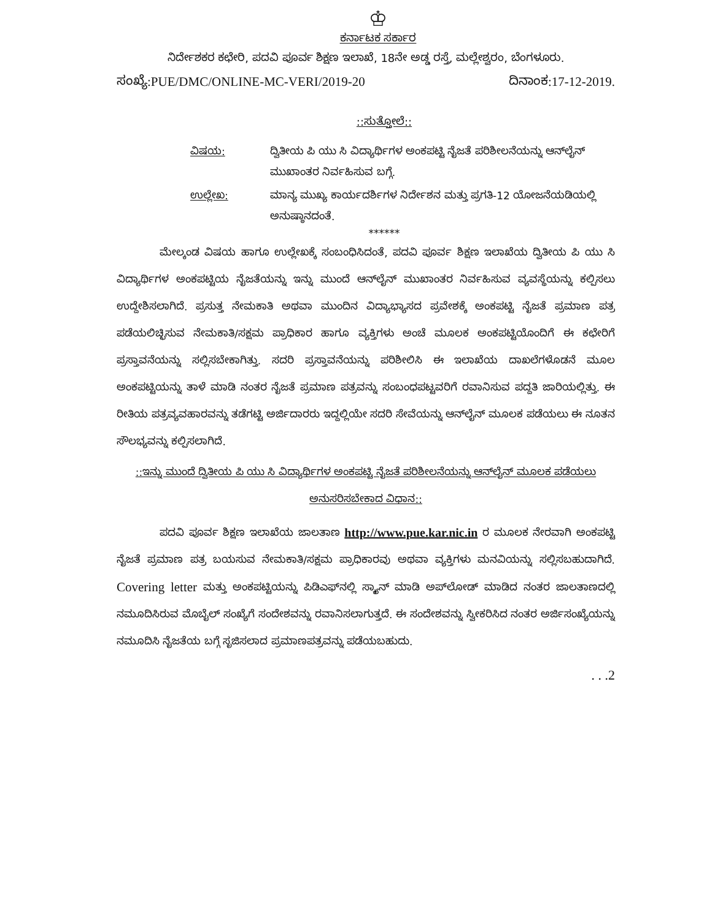♔
ಕರ್ನಾಟಕ ಸರ್ಕಾರ
ನಿರ್ದೇಶಕರ ಕಛೇರಿ, ಪದವಿ ಪೂರ್ವ ಶಿಕ್ಷಣ ಇಲಾಖೆ, 18ನೇ ಅಡ್ಡ ರಸ್ತೆ, ಮಲ್ಲೇಶ್ವರಂ, ಬೆಂಗಳೂರು.
ಸಂಖ್ಯೆ:PUE/DMC/ONLINE-MC-VERI/2019-20 ದಿನಾಂಕ:17-12-2019.
::ಸುತ್ತೋಲೆ::
ವಿಷಯ: ದ್ವಿತೀಯ ಪಿ ಯು ಸಿ ವಿದ್ಯಾರ್ಥಿಗಳ ಅಂಕಪಟ್ಟಿ ನೈಜತೆ ಪರಿಶೀಲನೆಯನ್ನು ಆನ್‌ಲೈನ್ ಮುಖಾಂತರ ನಿರ್ವಹಿಸುವ ಬಗ್ಗೆ.
ಉಲ್ಲೇಖ: ಮಾನ್ಯ ಮುಖ್ಯ ಕಾರ್ಯದರ್ಶಿಗಳ ನಿರ್ದೇಶನ ಮತ್ತು ಪ್ರಗತಿ-12 ಯೋಜನೆಯಡಿಯಲ್ಲಿ ಅನುಷ್ಠಾನದಂತೆ.
******
ಮೇಲ್ಕಂಡ ವಿಷಯ ಹಾಗೂ ಉಲ್ಲೇಖಕ್ಕೆ ಸಂಬಂಧಿಸಿದಂತೆ, ಪದವಿ ಪೂರ್ವ ಶಿಕ್ಷಣ ಇಲಾಖೆಯ ದ್ವಿತೀಯ ಪಿ ಯು ಸಿ ವಿದ್ಯಾರ್ಥಿಗಳ ಅಂಕಪಟ್ಟಿಯ ನೈಜತೆಯನ್ನು ಇನ್ನು ಮುಂದೆ ಆನ್‌ಲೈನ್ ಮುಖಾಂತರ ನಿರ್ವಹಿಸುವ ವ್ಯವಸ್ಥೆಯನ್ನು ಕಲ್ಪಿಸಲು ಉದ್ದೇಶಿಸಲಾಗಿದೆ. ಪ್ರಸುತ್ತ ನೇಮಕಾತಿ ಅಥವಾ ಮುಂದಿನ ವಿದ್ಯಾಭ್ಯಾಸದ ಪ್ರವೇಶಕ್ಕೆ ಅಂಕಪಟ್ಟಿ ನೈಜತೆ ಪ್ರಮಾಣ ಪತ್ರ ಪಡೆಯಲಿಚ್ಛಿಸುವ ನೇಮಕಾತಿ/ಸಕ್ಷಮ ಪ್ರಾಧಿಕಾರ ಹಾಗೂ ವ್ಯಕ್ತಿಗಳು ಅಂಚೆ ಮೂಲಕ ಅಂಕಪಟ್ಟಿಯೊಂದಿಗೆ ಈ ಕಛೇರಿಗೆ ಪ್ರಸ್ತಾವನೆಯನ್ನು ಸಲ್ಲಿಸಬೇಕಾಗಿತ್ತು. ಸದರಿ ಪ್ರಸ್ತಾವನೆಯನ್ನು ಪರಿಶೀಲಿಸಿ ಈ ಇಲಾಖೆಯ ದಾಖಲೆಗಳೊಡನೆ ಮೂಲ ಅಂಕಪಟ್ಟಿಯನ್ನು ತಾಳೆ ಮಾಡಿ ನಂತರ ನೈಜತೆ ಪ್ರಮಾಣ ಪತ್ರವನ್ನು ಸಂಬಂಧಪಟ್ಟವರಿಗೆ ರವಾನಿಸುವ ಪದ್ದತಿ ಜಾರಿಯಲ್ಲಿತ್ತು. ಈ ರೀತಿಯ ಪತ್ರವ್ಯವಹಾರವನ್ನು ತಡೆಗಟ್ಟಿ ಅರ್ಜಿದಾರರು ಇದ್ದಲ್ಲಿಯೇ ಸದರಿ ಸೇವೆಯನ್ನು ಆನ್‌ಲೈನ್ ಮೂಲಕ ಪಡೆಯಲು ಈ ನೂತನ ಸೌಲಭ್ಯವನ್ನು ಕಲ್ಪಿಸಲಾಗಿದೆ.
::ಇನ್ನು ಮುಂದೆ ದ್ವಿತೀಯ ಪಿ ಯು ಸಿ ವಿದ್ಯಾರ್ಥಿಗಳ ಅಂಕಪಟ್ಟಿ ನೈಜತೆ ಪರಿಶೀಲನೆಯನ್ನು ಆನ್‌ಲೈನ್ ಮೂಲಕ ಪಡೆಯಲು ಅನುಸರಿಸಬೇಕಾದ ವಿಧಾನ::
ಪದವಿ ಪೂರ್ವ ಶಿಕ್ಷಣ ಇಲಾಖೆಯ ಜಾಲತಾಣ http://www.pue.kar.nic.in ರ ಮೂಲಕ ನೇರವಾಗಿ ಅಂಕಪಟ್ಟಿ ನೈಜತೆ ಪ್ರಮಾಣ ಪತ್ರ ಬಯಸುವ ನೇಮಕಾತಿ/ಸಕ್ಷಮ ಪ್ರಾಧಿಕಾರವು ಅಥವಾ ವ್ಯಕ್ತಿಗಳು ಮನವಿಯನ್ನು ಸಲ್ಲಿಸಬಹುದಾಗಿದೆ. Covering letter ಮತ್ತು ಅಂಕಪಟ್ಟಿಯನ್ನು ಪಿಡಿಎಫ್‌ನಲ್ಲಿ ಸ್ಕ್ಯಾನ್ ಮಾಡಿ ಅಪ್‌ಲೋಡ್ ಮಾಡಿದ ನಂತರ ಜಾಲತಾಣದಲ್ಲಿ ನಮೂದಿಸಿರುವ ಮೊಬೈಲ್ ಸಂಖ್ಯೆಗೆ ಸಂದೇಶವನ್ನು ರವಾನಿಸಲಾಗುತ್ತದೆ. ಈ ಸಂದೇಶವನ್ನು ಸ್ವೀಕರಿಸಿದ ನಂತರ ಅರ್ಜಿಸಂಖ್ಯೆಯನ್ನು ನಮೂದಿಸಿ ನೈಜತೆಯ ಬಗ್ಗೆ ಸೃಜಿಸಲಾದ ಪ್ರಮಾಣಪತ್ರವನ್ನು ಪಡೆಯಬಹುದು.
. . .2